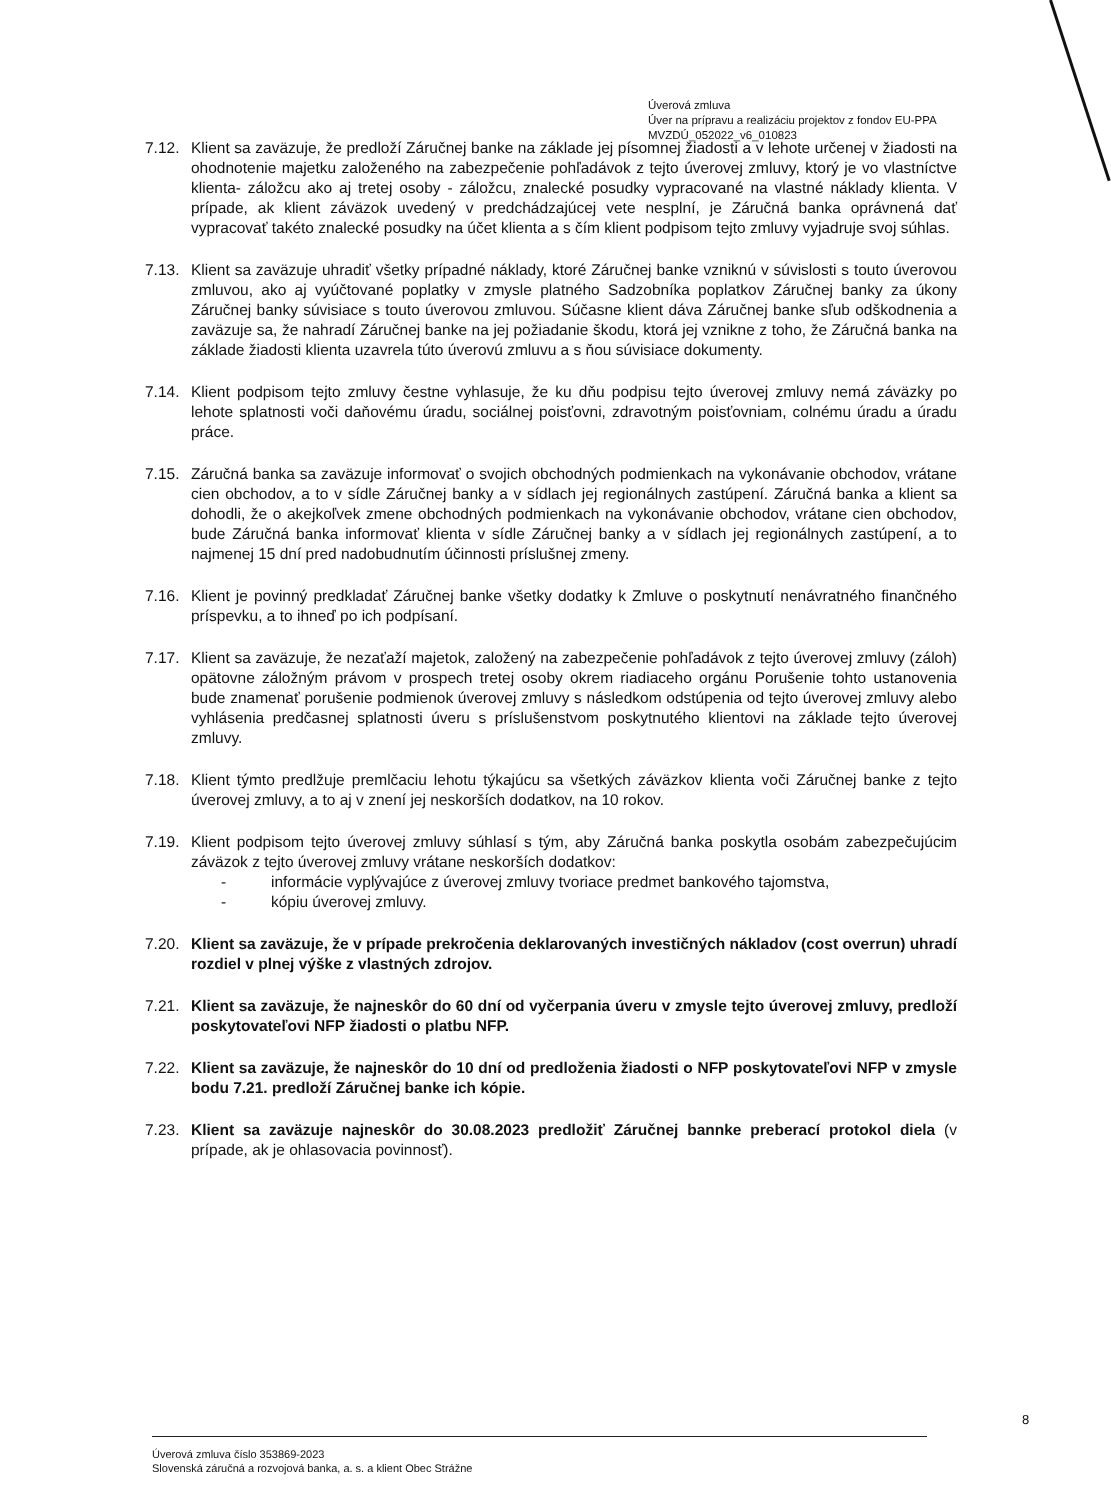Úverová zmluva
Úver na prípravu a realizáciu projektov z fondov EU-PPA
MVZDÚ_052022_v6_010823
7.12.
Klient sa zaväzuje, že predloží Záručnej banke na základe jej písomnej žiadosti a v lehote určenej v žiadosti na ohodnotenie majetku založeného na zabezpečenie pohľadávok z tejto úverovej zmluvy, ktorý je vo vlastníctve klienta- záložcu ako aj tretej osoby - záložcu, znalecké posudky vypracované na vlastné náklady klienta. V prípade, ak klient záväzok uvedený v predchádzajúcej vete nesplní, je Záručná banka oprávnená dať vypracovať takéto znalecké posudky na účet klienta a s čím klient podpisom tejto zmluvy vyjadruje svoj súhlas.
7.13.
Klient sa zaväzuje uhradiť všetky prípadné náklady, ktoré Záručnej banke vzniknú v súvislosti s touto úverovou zmluvou, ako aj vyúčtované poplatky v zmysle platného Sadzobníka poplatkov Záručnej banky za úkony Záručnej banky súvisiace s touto úverovou zmluvou. Súčasne klient dáva Záručnej banke sľub odškodnenia a zaväzuje sa, že nahradí Záručnej banke na jej požiadanie škodu, ktorá jej vznikne z toho, že Záručná banka na základe žiadosti klienta uzavrela túto úverovú zmluvu a s ňou súvisiace dokumenty.
7.14.
Klient podpisom tejto zmluvy čestne vyhlasuje, že ku dňu podpisu tejto úverovej zmluvy nemá záväzky po lehote splatnosti voči daňovému úradu, sociálnej poisťovni, zdravotným poisťovniam, colnému úradu a úradu práce.
7.15.
Záručná banka sa zaväzuje informovať o svojich obchodných podmienkach na vykonávanie obchodov, vrátane cien obchodov, a to v sídle Záručnej banky a v sídlach jej regionálnych zastúpení. Záručná banka a klient sa dohodli, že o akejkoľvek zmene obchodných podmienkach na vykonávanie obchodov, vrátane cien obchodov, bude Záručná banka informovať klienta v sídle Záručnej banky a v sídlach jej regionálnych zastúpení, a to najmenej 15 dní pred nadobudnutím účinnosti príslušnej zmeny.
7.16.
Klient je povinný predkladať Záručnej banke všetky dodatky k Zmluve o poskytnutí nenávratného finančného príspevku, a to ihneď po ich podpísaní.
7.17.
Klient sa zaväzuje, že nezaťaží majetok, založený na zabezpečenie pohľadávok z tejto úverovej zmluvy (záloh) opätovne záložným právom v prospech tretej osoby okrem riadiaceho orgánu Porušenie tohto ustanovenia bude znamenať porušenie podmienok úverovej zmluvy s následkom odstúpenia od tejto úverovej zmluvy alebo vyhlásenia predčasnej splatnosti úveru s príslušenstvom poskytnutého klientovi na základe tejto úverovej zmluvy.
7.18.
Klient týmto predlžuje premlčaciu lehotu týkajúcu sa všetkých záväzkov klienta voči Záručnej banke z tejto úverovej zmluvy, a to aj v znení jej neskorších dodatkov, na 10 rokov.
7.19.
Klient podpisom tejto úverovej zmluvy súhlasí s tým, aby Záručná banka poskytla osobám zabezpečujúcim záväzok z tejto úverovej zmluvy vrátane neskorších dodatkov:
- informácie vyplývajúce z úverovej zmluvy tvoriace predmet bankového tajomstva,
- kópiu úverovej zmluvy.
7.20.
Klient sa zaväzuje, že v prípade prekročenia deklarovaných investičných nákladov (cost overrun) uhradí rozdiel v plnej výške z vlastných zdrojov.
7.21.
Klient sa zaväzuje, že najneskôr do 60 dní od vyčerpania úveru v zmysle tejto úverovej zmluvy, predloží poskytovateľovi NFP žiadosti o platbu NFP.
7.22.
Klient sa zaväzuje, že najneskôr do 10 dní od predloženia žiadosti o NFP poskytovateľovi NFP v zmysle bodu 7.21. predloží Záručnej banke ich kópie.
7.23.
Klient sa zaväzuje najneskôr do 30.08.2023 predložiť Záručnej bannke preberací protokol diela (v prípade, ak je ohlasovacia povinnosť).
8
Úverová zmluva číslo 353869-2023
Slovenská záručná a rozvojová banka, a. s. a klient Obec Strážne